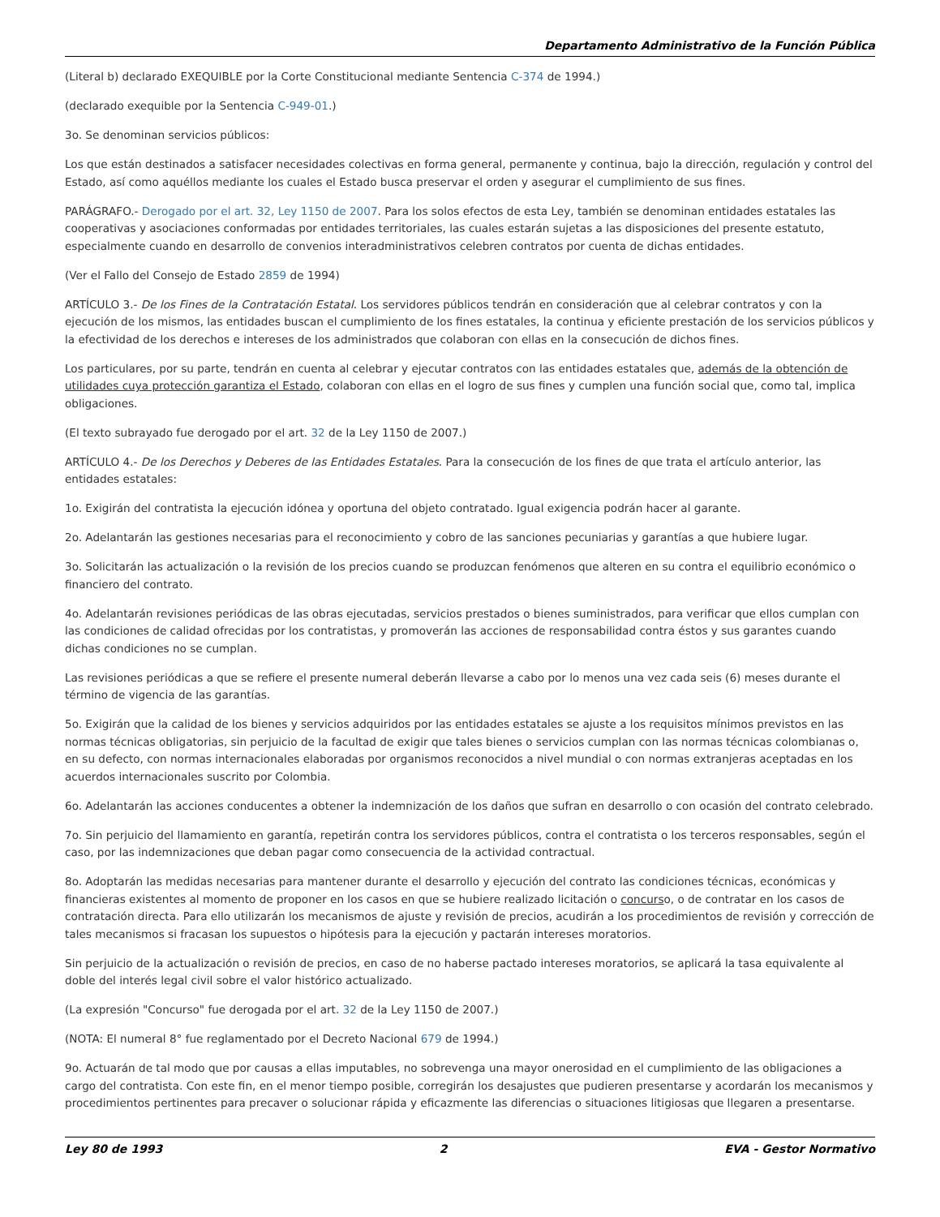Departamento Administrativo de la Función Pública
(Literal b) declarado EXEQUIBLE por la Corte Constitucional mediante Sentencia C-374 de 1994.)
(declarado exequible por la Sentencia C-949-01.)
3o. Se denominan servicios públicos:
Los que están destinados a satisfacer necesidades colectivas en forma general, permanente y continua, bajo la dirección, regulación y control del Estado, así como aquéllos mediante los cuales el Estado busca preservar el orden y asegurar el cumplimiento de sus fines.
PARÁGRAFO.- Derogado por el art. 32, Ley 1150 de 2007. Para los solos efectos de esta Ley, también se denominan entidades estatales las cooperativas y asociaciones conformadas por entidades territoriales, las cuales estarán sujetas a las disposiciones del presente estatuto, especialmente cuando en desarrollo de convenios interadministrativos celebren contratos por cuenta de dichas entidades.
(Ver el Fallo del Consejo de Estado 2859 de 1994)
ARTÍCULO 3.- De los Fines de la Contratación Estatal. Los servidores públicos tendrán en consideración que al celebrar contratos y con la ejecución de los mismos, las entidades buscan el cumplimiento de los fines estatales, la continua y eficiente prestación de los servicios públicos y la efectividad de los derechos e intereses de los administrados que colaboran con ellas en la consecución de dichos fines.
Los particulares, por su parte, tendrán en cuenta al celebrar y ejecutar contratos con las entidades estatales que, además de la obtención de utilidades cuya protección garantiza el Estado, colaboran con ellas en el logro de sus fines y cumplen una función social que, como tal, implica obligaciones.
(El texto subrayado fue derogado por el art. 32 de la Ley 1150 de 2007.)
ARTÍCULO 4.- De los Derechos y Deberes de las Entidades Estatales. Para la consecución de los fines de que trata el artículo anterior, las entidades estatales:
1o. Exigirán del contratista la ejecución idónea y oportuna del objeto contratado. Igual exigencia podrán hacer al garante.
2o. Adelantarán las gestiones necesarias para el reconocimiento y cobro de las sanciones pecuniarias y garantías a que hubiere lugar.
3o. Solicitarán las actualización o la revisión de los precios cuando se produzcan fenómenos que alteren en su contra el equilibrio económico o financiero del contrato.
4o. Adelantarán revisiones periódicas de las obras ejecutadas, servicios prestados o bienes suministrados, para verificar que ellos cumplan con las condiciones de calidad ofrecidas por los contratistas, y promoverán las acciones de responsabilidad contra éstos y sus garantes cuando dichas condiciones no se cumplan.
Las revisiones periódicas a que se refiere el presente numeral deberán llevarse a cabo por lo menos una vez cada seis (6) meses durante el término de vigencia de las garantías.
5o. Exigirán que la calidad de los bienes y servicios adquiridos por las entidades estatales se ajuste a los requisitos mínimos previstos en las normas técnicas obligatorias, sin perjuicio de la facultad de exigir que tales bienes o servicios cumplan con las normas técnicas colombianas o, en su defecto, con normas internacionales elaboradas por organismos reconocidos a nivel mundial o con normas extranjeras aceptadas en los acuerdos internacionales suscrito por Colombia.
6o. Adelantarán las acciones conducentes a obtener la indemnización de los daños que sufran en desarrollo o con ocasión del contrato celebrado.
7o. Sin perjuicio del llamamiento en garantía, repetirán contra los servidores públicos, contra el contratista o los terceros responsables, según el caso, por las indemnizaciones que deban pagar como consecuencia de la actividad contractual.
8o. Adoptarán las medidas necesarias para mantener durante el desarrollo y ejecución del contrato las condiciones técnicas, económicas y financieras existentes al momento de proponer en los casos en que se hubiere realizado licitación o concurso, o de contratar en los casos de contratación directa. Para ello utilizarán los mecanismos de ajuste y revisión de precios, acudirán a los procedimientos de revisión y corrección de tales mecanismos si fracasan los supuestos o hipótesis para la ejecución y pactarán intereses moratorios.
Sin perjuicio de la actualización o revisión de precios, en caso de no haberse pactado intereses moratorios, se aplicará la tasa equivalente al doble del interés legal civil sobre el valor histórico actualizado.
(La expresión "Concurso" fue derogada por el art. 32 de la Ley 1150 de 2007.)
(NOTA: El numeral 8° fue reglamentado por el Decreto Nacional 679 de 1994.)
9o. Actuarán de tal modo que por causas a ellas imputables, no sobrevenga una mayor onerosidad en el cumplimiento de las obligaciones a cargo del contratista. Con este fin, en el menor tiempo posible, corregirán los desajustes que pudieren presentarse y acordarán los mecanismos y procedimientos pertinentes para precaver o solucionar rápida y eficazmente las diferencias o situaciones litigiosas que llegaren a presentarse.
Ley 80 de 1993 2 EVA - Gestor Normativo